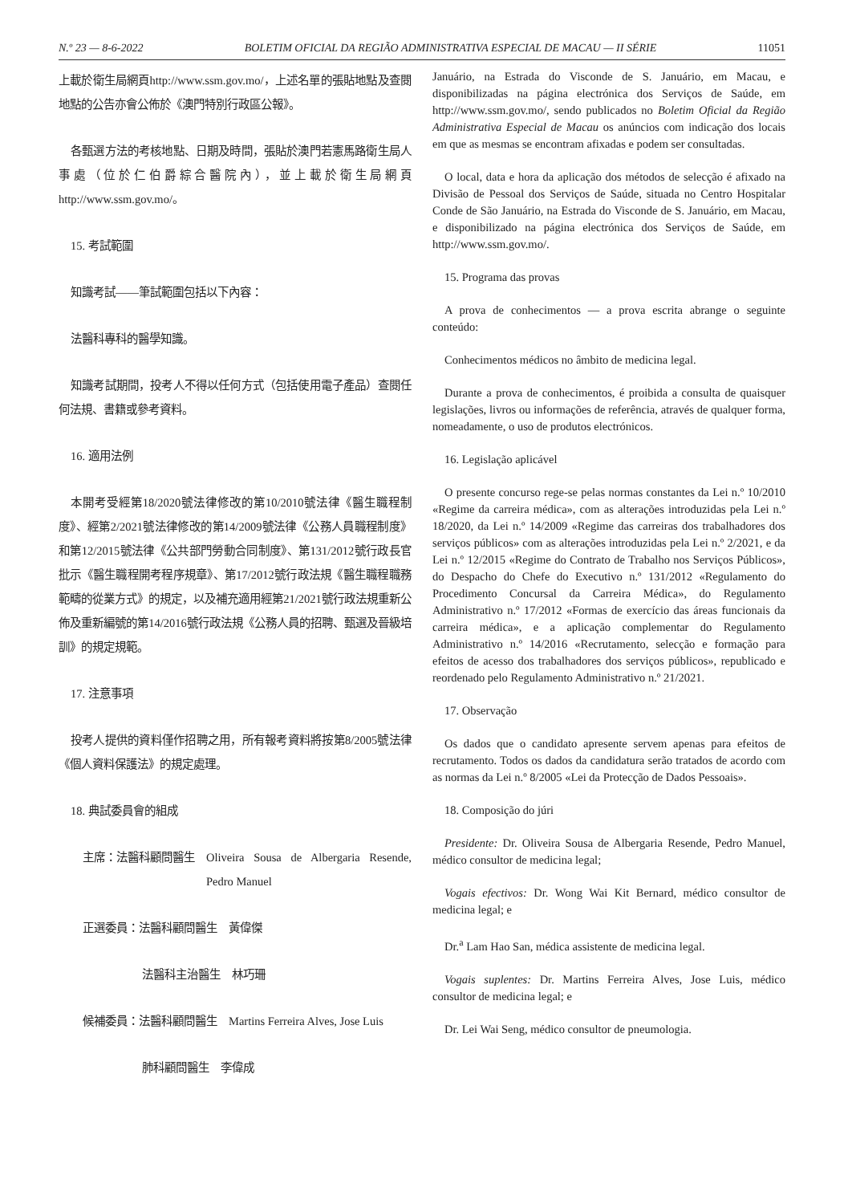N.º 23 — 8-6-2022 BOLETIM OFICIAL DA REGIÃO ADMINISTRATIVA ESPECIAL DE MACAU — II SÉRIE 11051
上載於衛生局網頁http://www.ssm.gov.mo/，上述名單的張貼地點及查閱地點的公告亦會公佈於《澳門特別行政區公報》。
各甄選方法的考核地點、日期及時間，張貼於澳門若憲馬路衛生局人事處（位於仁伯爵綜合醫院內），並上載於衛生局網頁http://www.ssm.gov.mo/。
15. 考試範圍
知識考試——筆試範圍包括以下內容：
法醫科專科的醫學知識。
知識考試期間，投考人不得以任何方式（包括使用電子產品）查閱任何法規、書籍或參考資料。
16. 適用法例
本開考受經第18/2020號法律修改的第10/2010號法律《醫生職程制度》、經第2/2021號法律修改的第14/2009號法律《公務人員職程制度》和第12/2015號法律《公共部門勞動合同制度》、第131/2012號行政長官批示《醫生職程開考程序規章》、第17/2012號行政法規《醫生職程職務範疇的從業方式》的規定，以及補充適用經第21/2021號行政法規重新公佈及重新編號的第14/2016號行政法規《公務人員的招聘、甄選及晉級培訓》的規定規範。
17. 注意事項
投考人提供的資料僅作招聘之用，所有報考資料將按第8/2005號法律《個人資料保護法》的規定處理。
18. 典試委員會的組成
主席：法醫科顧問醫生 Oliveira Sousa de Albergaria Resende, Pedro Manuel
正選委員：法醫科顧問醫生 黃偉傑
法醫科主治醫生 林巧珊
候補委員：法醫科顧問醫生 Martins Ferreira Alves, Jose Luis
肺科顧問醫生 李偉成
Januário, na Estrada do Visconde de S. Januário, em Macau, e disponibilizadas na página electrónica dos Serviços de Saúde, em http://www.ssm.gov.mo/, sendo publicados no Boletim Oficial da Região Administrativa Especial de Macau os anúncios com indicação dos locais em que as mesmas se encontram afixadas e podem ser consultadas.
O local, data e hora da aplicação dos métodos de selecção é afixado na Divisão de Pessoal dos Serviços de Saúde, situada no Centro Hospitalar Conde de São Januário, na Estrada do Visconde de S. Januário, em Macau, e disponibilizado na página electrónica dos Serviços de Saúde, em http://www.ssm.gov.mo/.
15. Programa das provas
A prova de conhecimentos — a prova escrita abrange o seguinte conteúdo:
Conhecimentos médicos no âmbito de medicina legal.
Durante a prova de conhecimentos, é proibida a consulta de quaisquer legislações, livros ou informações de referência, através de qualquer forma, nomeadamente, o uso de produtos electrónicos.
16. Legislação aplicável
O presente concurso rege-se pelas normas constantes da Lei n.º 10/2010 «Regime da carreira médica», com as alterações introduzidas pela Lei n.º 18/2020, da Lei n.º 14/2009 «Regime das carreiras dos trabalhadores dos serviços públicos» com as alterações introduzidas pela Lei n.º 2/2021, e da Lei n.º 12/2015 «Regime do Contrato de Trabalho nos Serviços Públicos», do Despacho do Chefe do Executivo n.º 131/2012 «Regulamento do Procedimento Concursal da Carreira Médica», do Regulamento Administrativo n.º 17/2012 «Formas de exercício das áreas funcionais da carreira médica», e a aplicação complementar do Regulamento Administrativo n.º 14/2016 «Recrutamento, selecção e formação para efeitos de acesso dos trabalhadores dos serviços públicos», republicado e reordenado pelo Regulamento Administrativo n.º 21/2021.
17. Observação
Os dados que o candidato apresente servem apenas para efeitos de recrutamento. Todos os dados da candidatura serão tratados de acordo com as normas da Lei n.º 8/2005 «Lei da Protecção de Dados Pessoais».
18. Composição do júri
Presidente: Dr. Oliveira Sousa de Albergaria Resende, Pedro Manuel, médico consultor de medicina legal;
Vogais efectivos: Dr. Wong Wai Kit Bernard, médico consultor de medicina legal; e
Dr.<sup>a</sup> Lam Hao San, médica assistente de medicina legal.
Vogais suplentes: Dr. Martins Ferreira Alves, Jose Luis, médico consultor de medicina legal; e
Dr. Lei Wai Seng, médico consultor de pneumologia.